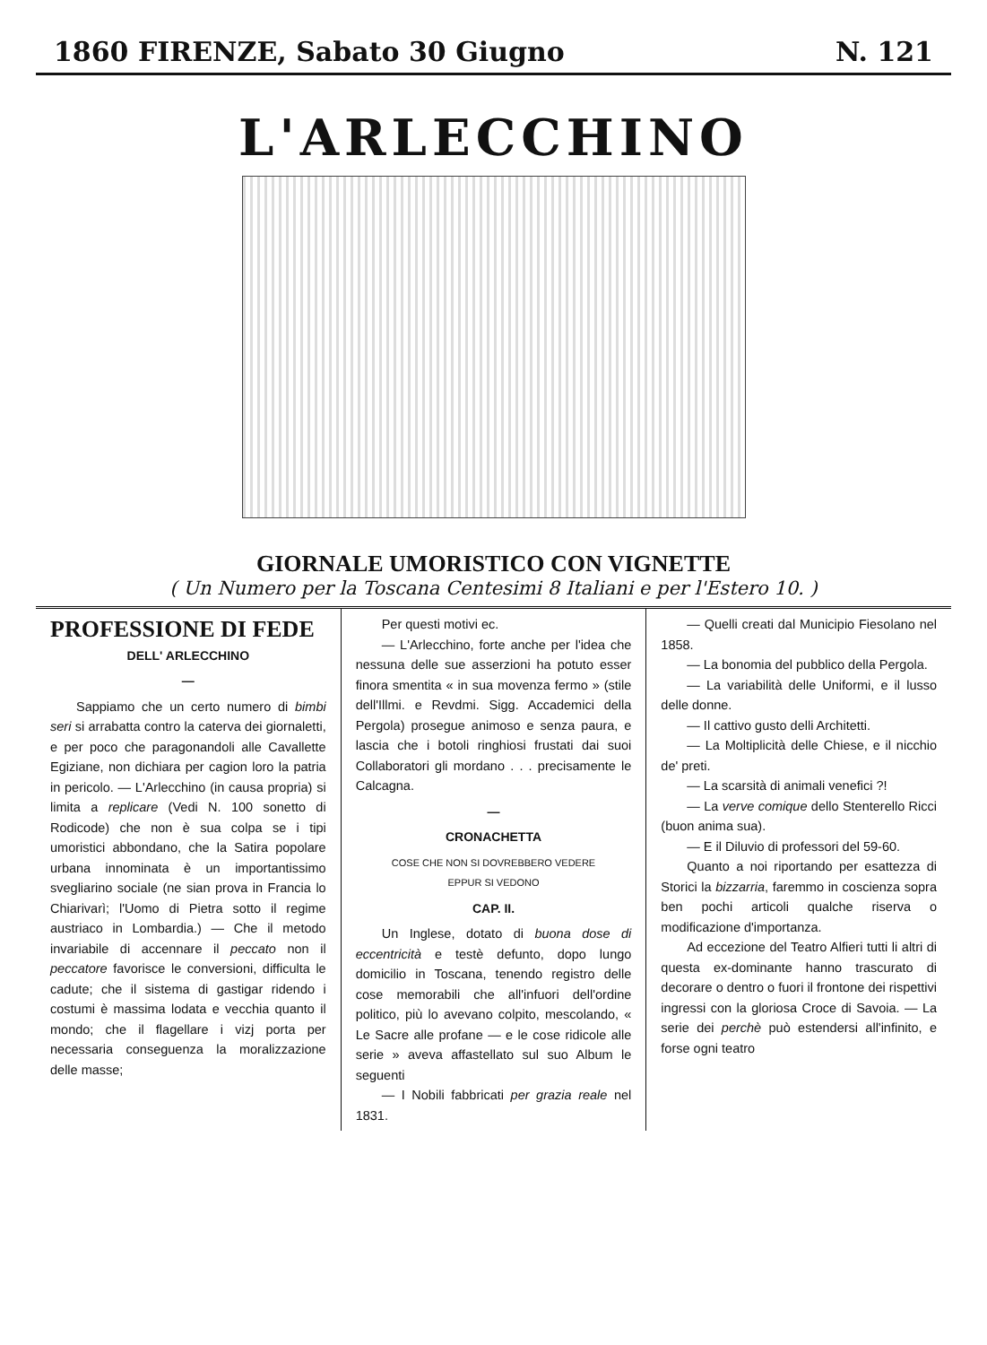1860 FIRENZE, Sabato 30 Giugno N. 121
L'ARLECCHINO
GIORNALE UMORISTICO CON VIGNETTE
( Un Numero per la Toscana Centesimi 8 Italiani e per l'Estero 10. )
PROFESSIONE DI FEDE
DELL' ARLECCHINO
—
Sappiamo che un certo numero di bimbi seri si arrabatta contro la caterva dei giornaletti, e per poco che paragonandoli alle Cavallette Egiziane, non dichiara per cagion loro la patria in pericolo. — L'Arlecchino (in causa propria) si limita a replicare (Vedi N. 100 sonetto di Rodicode) che non è sua colpa se i tipi umoristici abbondano, che la Satira popolare urbana innominata è un importantissimo svegliarino sociale (ne sian prova in Francia lo Chiarivarì; l'Uomo di Pietra sotto il regime austriaco in Lombardia.) — Che il metodo invariabile di accennare il peccato non il peccatore favorisce le conversioni, difficulta le cadute; che il sistema di gastigar ridendo i costumi è massima lodata e vecchia quanto il mondo; che il flagellare i vizj porta per necessaria conseguenza la moralizzazione delle masse;
Per questi motivi ec.
— L'Arlecchino, forte anche per l'idea che nessuna delle sue asserzioni ha potuto esser finora smentita « in sua movenza fermo » (stile dell'Illmi. e Revdmi. Sigg. Accademici della Pergola) prosegue animoso e senza paura, e lascia che i botoli ringhiosi frustati dai suoi Collaboratori gli mordano . . . precisamente le Calcagna.
—
CRONACHETTA
COSE CHE NON SI DOVREBBERO VEDERE
EPPUR SI VEDONO
CAP. II.
Un Inglese, dotato di buona dose di eccentricità e testè defunto, dopo lungo domicilio in Toscana, tenendo registro delle cose memorabili che all'infuori dell'ordine politico, più lo avevano colpito, mescolando, « Le Sacre alle profane — e le cose ridicole alle serie » aveva affastellato sul suo Album le seguenti
— I Nobili fabbricati per grazia reale nel 1831.
— Quelli creati dal Municipio Fiesolano nel 1858.
— La bonomia del pubblico della Pergola.
— La variabilità delle Uniformi, e il lusso delle donne.
— Il cattivo gusto delli Architetti.
— La Moltiplicità delle Chiese, e il nicchio de' preti.
— La scarsità di animali venefici ?!
— La verve comique dello Stenterello Ricci (buon anima sua).
— E il Diluvio di professori del 59-60.
Quanto a noi riportando per esattezza di Storici la bizzarria, faremmo in coscienza sopra ben pochi articoli qualche riserva o modificazione d'importanza.
Ad eccezione del Teatro Alfieri tutti li altri di questa ex-dominante hanno trascurato di decorare o dentro o fuori il frontone dei rispettivi ingressi con la gloriosa Croce di Savoia. — La serie dei perchè può estendersi all'infinito, e forse ogni teatro